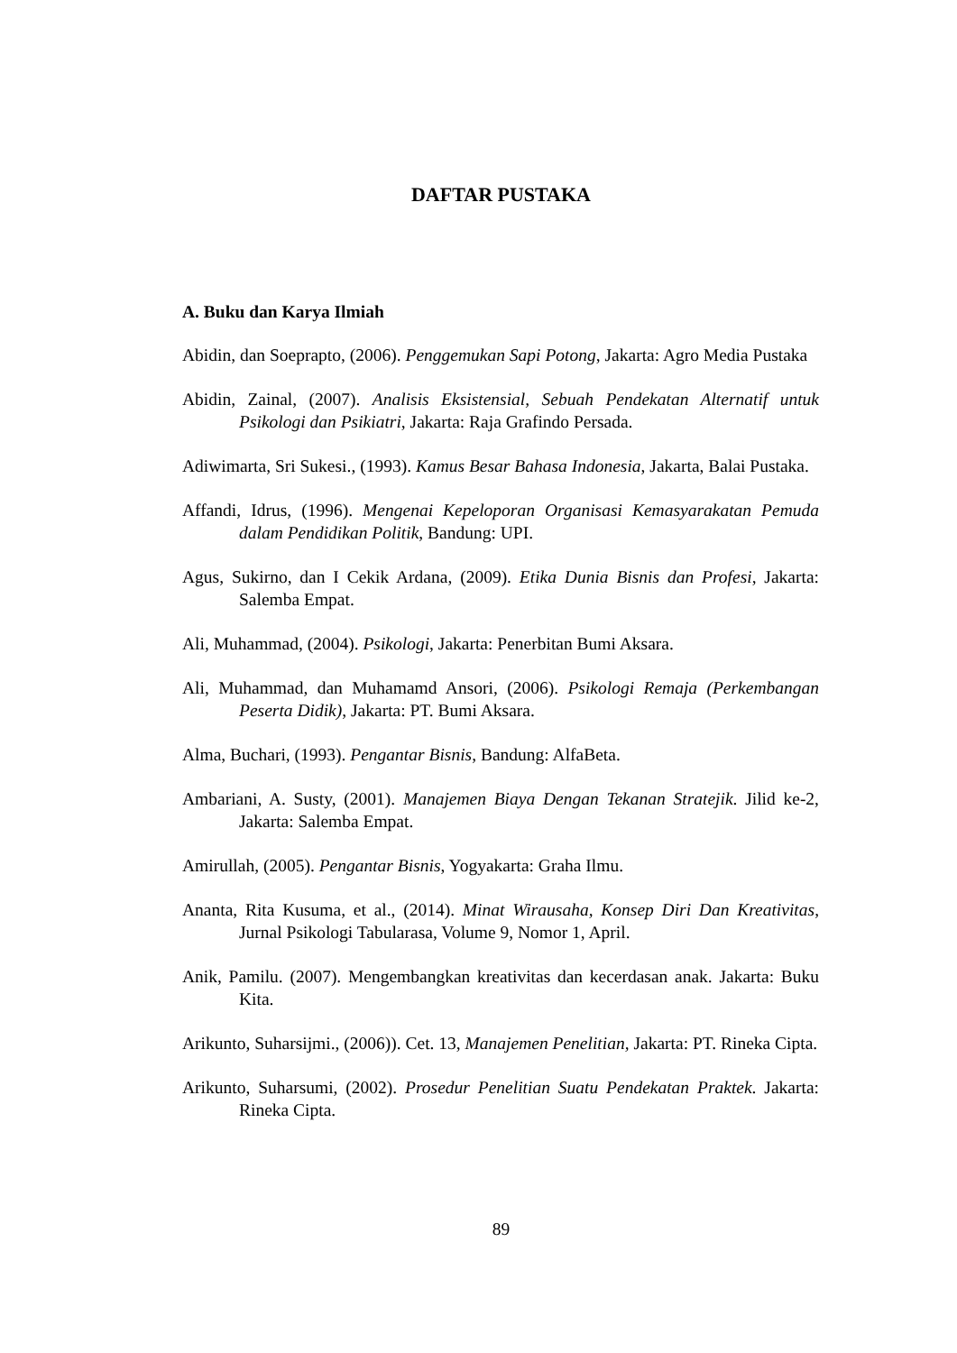DAFTAR PUSTAKA
A. Buku dan Karya Ilmiah
Abidin, dan Soeprapto, (2006). Penggemukan Sapi Potong, Jakarta: Agro Media Pustaka
Abidin, Zainal, (2007). Analisis Eksistensial, Sebuah Pendekatan Alternatif untuk Psikologi dan Psikiatri, Jakarta: Raja Grafindo Persada.
Adiwimarta, Sri Sukesi., (1993). Kamus Besar Bahasa Indonesia, Jakarta, Balai Pustaka.
Affandi, Idrus, (1996). Mengenai Kepeloporan Organisasi Kemasyarakatan Pemuda dalam Pendidikan Politik, Bandung: UPI.
Agus, Sukirno, dan I Cekik Ardana, (2009). Etika Dunia Bisnis dan Profesi, Jakarta: Salemba Empat.
Ali, Muhammad, (2004). Psikologi, Jakarta: Penerbitan Bumi Aksara.
Ali, Muhammad, dan Muhamamd Ansori, (2006). Psikologi Remaja (Perkembangan Peserta Didik), Jakarta: PT. Bumi Aksara.
Alma, Buchari, (1993). Pengantar Bisnis, Bandung: AlfaBeta.
Ambariani, A. Susty, (2001). Manajemen Biaya Dengan Tekanan Stratejik. Jilid ke-2, Jakarta: Salemba Empat.
Amirullah, (2005). Pengantar Bisnis, Yogyakarta: Graha Ilmu.
Ananta, Rita Kusuma, et al., (2014). Minat Wirausaha, Konsep Diri Dan Kreativitas, Jurnal Psikologi Tabularasa, Volume 9, Nomor 1, April.
Anik, Pamilu. (2007). Mengembangkan kreativitas dan kecerdasan anak. Jakarta: Buku Kita.
Arikunto, Suharsijmi., (2006)). Cet. 13, Manajemen Penelitian, Jakarta: PT. Rineka Cipta.
Arikunto, Suharsumi, (2002). Prosedur Penelitian Suatu Pendekatan Praktek. Jakarta: Rineka Cipta.
89